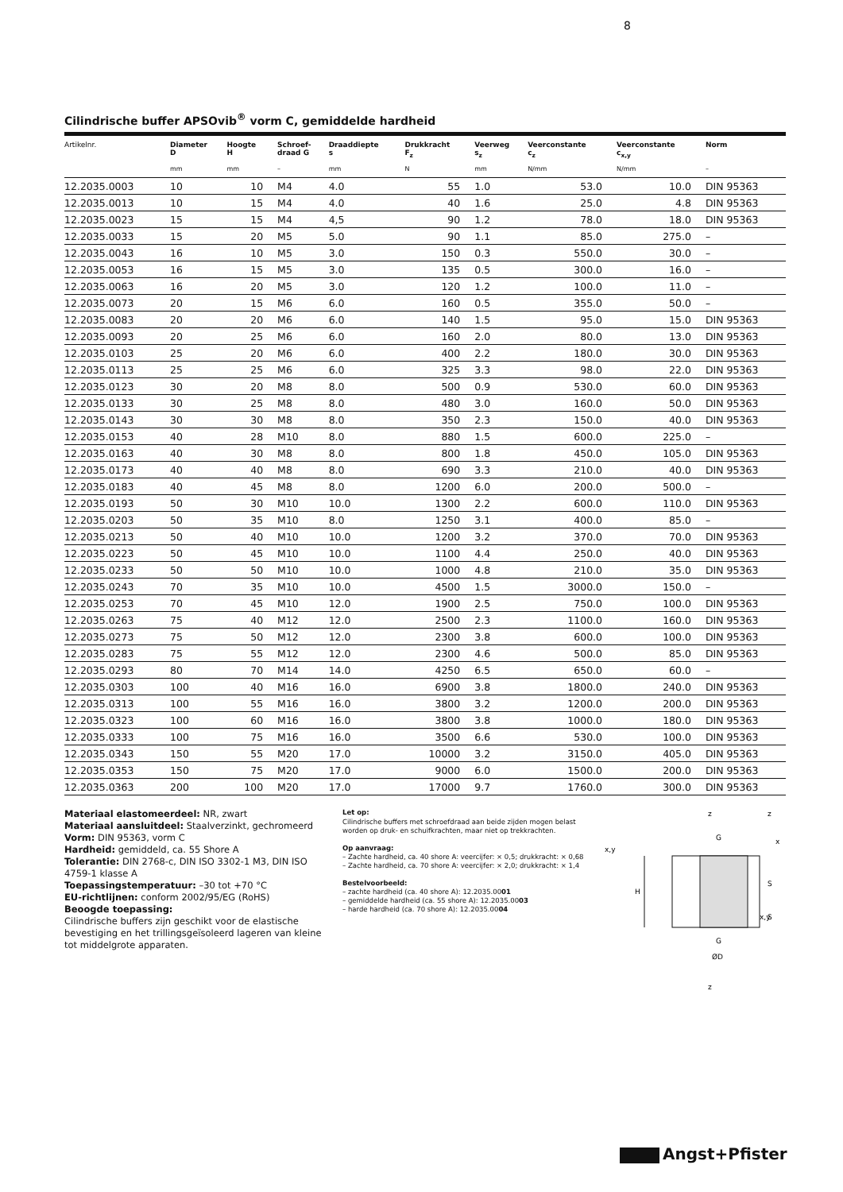8
Cilindrische buffer APSOvib<sup>®</sup> vorm C, gemiddelde hardheid
| Artikelnr. | Diameter D | Hoogte H | Schroef- draad G | Draaddiepte s | Drukkracht F<sub>z</sub> | Veerweg s<sub>z</sub> | Veerconstante c<sub>z</sub> | Veerconstante c<sub>x,y</sub> | Norm |
| --- | --- | --- | --- | --- | --- | --- | --- | --- | --- |
| | mm | mm | – | mm | N | mm | N/mm | N/mm | – |
| 12.2035.0003 | 10 | 10 | M4 | 4.0 | 55 | 1.0 | 53.0 | 10.0 | DIN 95363 |
| 12.2035.0013 | 10 | 15 | M4 | 4.0 | 40 | 1.6 | 25.0 | 4.8 | DIN 95363 |
| 12.2035.0023 | 15 | 15 | M4 | 4,5 | 90 | 1.2 | 78.0 | 18.0 | DIN 95363 |
| 12.2035.0033 | 15 | 20 | M5 | 5.0 | 90 | 1.1 | 85.0 | 275.0 | – |
| 12.2035.0043 | 16 | 10 | M5 | 3.0 | 150 | 0.3 | 550.0 | 30.0 | – |
| 12.2035.0053 | 16 | 15 | M5 | 3.0 | 135 | 0.5 | 300.0 | 16.0 | – |
| 12.2035.0063 | 16 | 20 | M5 | 3.0 | 120 | 1.2 | 100.0 | 11.0 | – |
| 12.2035.0073 | 20 | 15 | M6 | 6.0 | 160 | 0.5 | 355.0 | 50.0 | – |
| 12.2035.0083 | 20 | 20 | M6 | 6.0 | 140 | 1.5 | 95.0 | 15.0 | DIN 95363 |
| 12.2035.0093 | 20 | 25 | M6 | 6.0 | 160 | 2.0 | 80.0 | 13.0 | DIN 95363 |
| 12.2035.0103 | 25 | 20 | M6 | 6.0 | 400 | 2.2 | 180.0 | 30.0 | DIN 95363 |
| 12.2035.0113 | 25 | 25 | M6 | 6.0 | 325 | 3.3 | 98.0 | 22.0 | DIN 95363 |
| 12.2035.0123 | 30 | 20 | M8 | 8.0 | 500 | 0.9 | 530.0 | 60.0 | DIN 95363 |
| 12.2035.0133 | 30 | 25 | M8 | 8.0 | 480 | 3.0 | 160.0 | 50.0 | DIN 95363 |
| 12.2035.0143 | 30 | 30 | M8 | 8.0 | 350 | 2.3 | 150.0 | 40.0 | DIN 95363 |
| 12.2035.0153 | 40 | 28 | M10 | 8.0 | 880 | 1.5 | 600.0 | 225.0 | – |
| 12.2035.0163 | 40 | 30 | M8 | 8.0 | 800 | 1.8 | 450.0 | 105.0 | DIN 95363 |
| 12.2035.0173 | 40 | 40 | M8 | 8.0 | 690 | 3.3 | 210.0 | 40.0 | DIN 95363 |
| 12.2035.0183 | 40 | 45 | M8 | 8.0 | 1200 | 6.0 | 200.0 | 500.0 | – |
| 12.2035.0193 | 50 | 30 | M10 | 10.0 | 1300 | 2.2 | 600.0 | 110.0 | DIN 95363 |
| 12.2035.0203 | 50 | 35 | M10 | 8.0 | 1250 | 3.1 | 400.0 | 85.0 | – |
| 12.2035.0213 | 50 | 40 | M10 | 10.0 | 1200 | 3.2 | 370.0 | 70.0 | DIN 95363 |
| 12.2035.0223 | 50 | 45 | M10 | 10.0 | 1100 | 4.4 | 250.0 | 40.0 | DIN 95363 |
| 12.2035.0233 | 50 | 50 | M10 | 10.0 | 1000 | 4.8 | 210.0 | 35.0 | DIN 95363 |
| 12.2035.0243 | 70 | 35 | M10 | 10.0 | 4500 | 1.5 | 3000.0 | 150.0 | – |
| 12.2035.0253 | 70 | 45 | M10 | 12.0 | 1900 | 2.5 | 750.0 | 100.0 | DIN 95363 |
| 12.2035.0263 | 75 | 40 | M12 | 12.0 | 2500 | 2.3 | 1100.0 | 160.0 | DIN 95363 |
| 12.2035.0273 | 75 | 50 | M12 | 12.0 | 2300 | 3.8 | 600.0 | 100.0 | DIN 95363 |
| 12.2035.0283 | 75 | 55 | M12 | 12.0 | 2300 | 4.6 | 500.0 | 85.0 | DIN 95363 |
| 12.2035.0293 | 80 | 70 | M14 | 14.0 | 4250 | 6.5 | 650.0 | 60.0 | – |
| 12.2035.0303 | 100 | 40 | M16 | 16.0 | 6900 | 3.8 | 1800.0 | 240.0 | DIN 95363 |
| 12.2035.0313 | 100 | 55 | M16 | 16.0 | 3800 | 3.2 | 1200.0 | 200.0 | DIN 95363 |
| 12.2035.0323 | 100 | 60 | M16 | 16.0 | 3800 | 3.8 | 1000.0 | 180.0 | DIN 95363 |
| 12.2035.0333 | 100 | 75 | M16 | 16.0 | 3500 | 6.6 | 530.0 | 100.0 | DIN 95363 |
| 12.2035.0343 | 150 | 55 | M20 | 17.0 | 10000 | 3.2 | 3150.0 | 405.0 | DIN 95363 |
| 12.2035.0353 | 150 | 75 | M20 | 17.0 | 9000 | 6.0 | 1500.0 | 200.0 | DIN 95363 |
| 12.2035.0363 | 200 | 100 | M20 | 17.0 | 17000 | 9.7 | 1760.0 | 300.0 | DIN 95363 |
Materiaal elastomeerdeel: NR, zwart
Materiaal aansluitdeel: Staalverzinkt, gechromeerd
Vorm: DIN 95363, vorm C
Hardheid: gemiddeld, ca. 55 Shore A
Tolerantie: DIN 2768-c, DIN ISO 3302-1 M3, DIN ISO 4759-1 klasse A
Toepassingstemperatuur: –30 tot +70 °C
EU-richtlijnen: conform 2002/95/EG (RoHS)
Beoogde toepassing:
Cilindrische buffers zijn geschikt voor de elastische bevestiging en het trillingsgeïsoleerd lageren van kleine tot middelgrote apparaten.
Let op:
Cilindrische buffers met schroefdraad aan beide zijden mogen belast worden op druk- en schuifkrachten, maar niet op trekkrachten.
Op aanvraag:
– Zachte hardheid, ca. 40 shore A: veercijfer: × 0,5; drukkracht: × 0,68
– Zachte hardheid, ca. 70 shore A: veercijfer: × 2,0; drukkracht: × 1,4
Bestelvoorbeeld:
– zachte hardheid (ca. 40 shore A): 12.2035.0001
– gemiddelde hardheid (ca. 55 shore A): 12.2035.0003
– harde hardheid (ca. 70 shore A): 12.2035.0004
H
G
G
ØD
z
z
x,y
x,y
z
x
S
S
Angst+Pfister